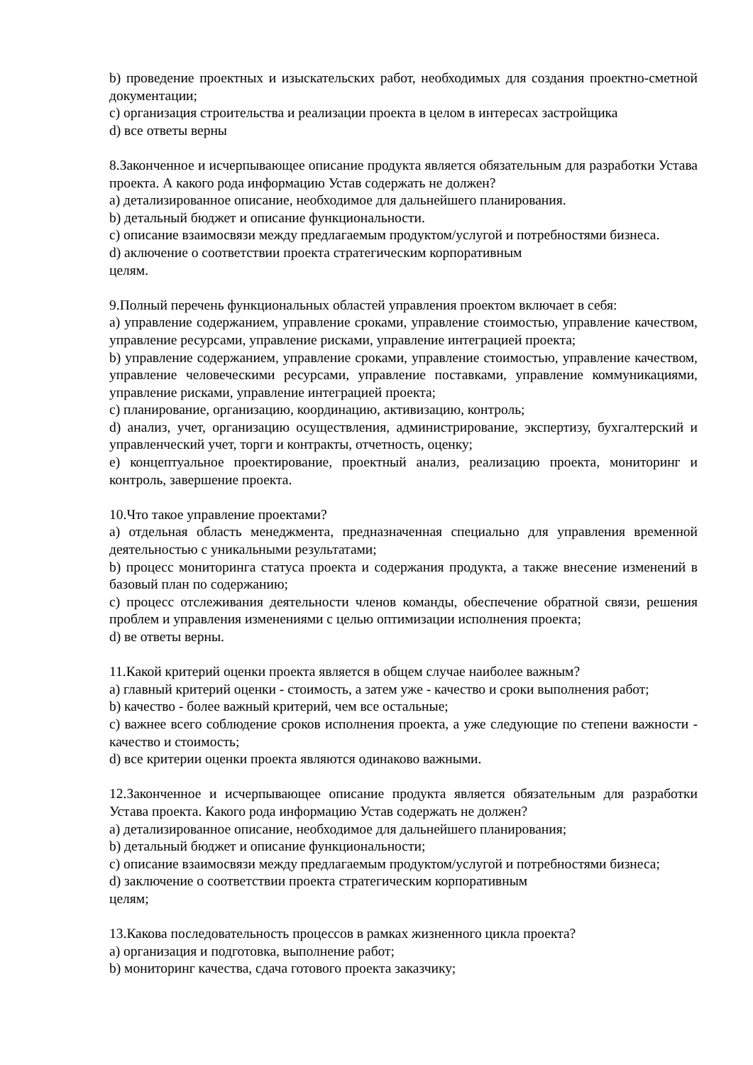b) проведение проектных и изыскательских работ, необходимых для создания проектно-сметной документации;
c) организация строительства и реализации проекта в целом в интересах застройщика
d) все ответы верны
8.Законченное и исчерпывающее описание продукта является обязательным для разработки Устава проекта. А какого рода информацию Устав содержать не должен?
a) детализированное описание, необходимое для дальнейшего планирования.
b) детальный бюджет и описание функциональности.
c) описание взаимосвязи между предлагаемым продуктом/услугой и потребностями бизнеса.
d) аключение о соответствии проекта стратегическим корпоративным
целям.
9.Полный перечень функциональных областей управления проектом включает в себя:
a) управление содержанием, управление сроками, управление стоимостью, управление качеством, управление ресурсами, управление рисками, управление интеграцией проекта;
b) управление содержанием, управление сроками, управление стоимостью, управление качеством, управление человеческими ресурсами, управление поставками, управление коммуникациями, управление рисками, управление интеграцией проекта;
c) планирование, организацию, координацию, активизацию, контроль;
d) анализ, учет, организацию осуществления, администрирование, экспертизу, бухгалтерский и управленческий учет, торги и контракты, отчетность, оценку;
e) концептуальное проектирование, проектный анализ, реализацию проекта, мониторинг и контроль, завершение проекта.
10.Что такое управление проектами?
a) отдельная область менеджмента, предназначенная специально для управления временной деятельностью с уникальными результатами;
b) процесс мониторинга статуса проекта и содержания продукта, а также внесение изменений в базовый план по содержанию;
c) процесс отслеживания деятельности членов команды, обеспечение обратной связи, решения проблем и управления изменениями с целью оптимизации исполнения проекта;
d) ве ответы верны.
11.Какой критерий оценки проекта является в общем случае наиболее важным?
a) главный критерий оценки - стоимость, а затем уже - качество и сроки выполнения работ;
b) качество - более важный критерий, чем все остальные;
c) важнее всего соблюдение сроков исполнения проекта, а уже следующие по степени важности - качество и стоимость;
d) все критерии оценки проекта являются одинаково важными.
12.Законченное и исчерпывающее описание продукта является обязательным для разработки Устава проекта. Какого рода информацию Устав содержать не должен?
a) детализированное описание, необходимое для дальнейшего планирования;
b) детальный бюджет и описание функциональности;
c) описание взаимосвязи между предлагаемым продуктом/услугой и потребностями бизнеса;
d) заключение о соответствии проекта стратегическим корпоративным
целям;
13.Какова последовательность процессов в рамках жизненного цикла проекта?
a) организация и подготовка, выполнение работ;
b) мониторинг качества, сдача готового проекта заказчику;